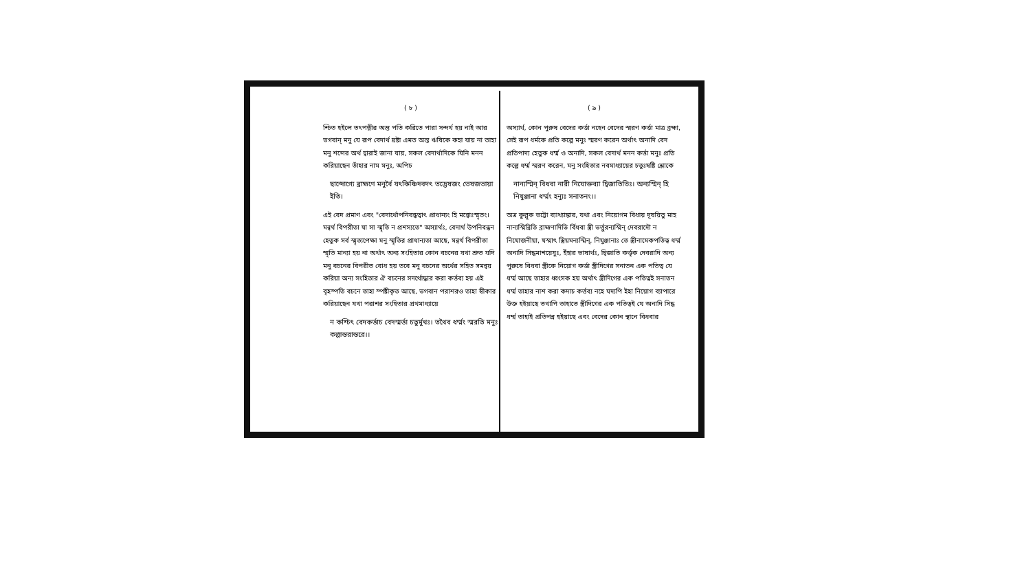( ৮ )
শ্চিত হইলে তৎপত্নীর অন্ত পতি করিতে পারা সন্দর্থ হয় নাই আর ভগবান্ মনু যে রূপ বেদার্থ দ্রষ্টা এমত অন্ত ঋষিকে কহা যায় না তাহা মনু শব্দের অর্থ দ্বারাই জানা যায়, সকল বেদার্থাদিকে যিনি মনন করিয়াছেন তাঁহার নাম মনুঃ, অপিচ
ছান্দোগ্যে ব্রাহ্মণে মনুর্বৈ যৎকিঞ্চিদবদৎ তদ্ভেষজং ভেষজতায়া ইতি।
এই বেদ প্রমাণ এবং "বেদার্থোপনিবন্ধত্বাৎ প্রাধান্যং হি মন্বোঃস্মৃতং। মন্বর্থ বিপরীতা যা সা স্মৃতি ন প্রশস্যতে" অস্যার্থঃ, বেদার্থ উপনিবন্ধন হেতুক সর্ব স্মৃত্যপেক্ষা মনু স্মৃতির প্রাধান্যতা আছে, মন্বর্থ বিপরীতা স্মৃতি মান্যা হয় না অর্থাৎ অন্য সংহিতার কোন বচনের যথা শ্রুত যদি মনু বচনের বিপরীত বোধ হয় তবে মনু বচনের অর্থের সহিত সমন্বয় করিয়া অন্য সংহিতার ঐ বচনের সদর্থোদ্ধার করা কর্ত্তব্য হয় এই বৃহস্পতি বচনে তাহা স্পষ্টীকৃত আছে, ভগবান পরাশরও তাহা স্বীকার করিয়াছেন যথা পরাশর সংহিতার প্রথমাধ্যায়ে
ন কশ্চিৎ বেদকর্ত্তাচ বেদস্মর্ত্তা চতুর্মুখঃ। তথৈব ধর্ম্মং স্মরতি মনুঃ কল্পান্তরান্তরে।।
( ৯ )
অস্যার্থ, কোন পুরুষ বেদের কর্ত্তা নহেন বেদের স্মরণ কর্ত্তা মাত্র ব্রহ্মা, সেই রূপ ধর্মকে প্রতি কল্পে মনুঃ স্মরণ করেন অর্থাৎ অনাদি বেদ প্রতিপাদ্য হেতুক ধর্ম্ম ও অনাদি, সকল বেদার্থ মনন কর্ত্তা মনুঃ প্রতি কল্পে ধর্ম্ম স্মরণ করেন, মনু সংহিতার নবমাধ্যায়ের চতুঃষষ্টি শ্লোকে
নান্যস্মিন্ বিধবা নারী নিযোক্তব্যা দ্বিজাতিভিঃ। অন্যস্মিন্ হি নিযুঞ্জানা ধর্ম্মং হন্যুঃ সনাতনং।।
অত্র কুল্লূক ভট্টো ব্যাখ্যাঙ্কার, যথা এবং নিয়োগম বিধায় দূষয়িতু মাহ নান্যস্মিন্নিতি ব্রাহ্মণাদিভি র্বিধবা স্ত্রী ভর্ত্তুরন্যস্মিন্ দেবরাদৌ ন নিযোজনীয়া, যস্মাৎ স্ত্রিয়মন্যস্মিন্, নিযুঞ্জানাঃ তে স্ত্রীনামেকপতিত্ব ধর্ম্ম অনাদি সিদ্ধমাশয়েযুঃ, ইঁহার ভাষার্থঃ, দ্বিজাতি কর্ত্তৃক দেবরাদি অন্য পুরুষে বিধবা স্ত্রীকে নিয়োগ কর্ত্তা স্ত্রীদিগের সনাতন এক পতিত্ব যে ধর্ম্ম আছে তাহার ধ্বংসক হয় অর্থাৎ স্ত্রীদিগের এক পতিত্বই সনাতন ধর্ম্ম তাহার নাশ করা কদাচ কর্ত্তব্য নহে যদ্যপি ইহা নিয়োগ ব্যাপারে উক্ত হইয়াছে তথাপি তাহাতে স্ত্রীদিগের এক পতিত্বই যে অনাদি সিদ্ধ ধর্ম্ম তাহাই প্রতিপন্ন হইয়াছে এবং বেদের কোন স্থানে বিধবার